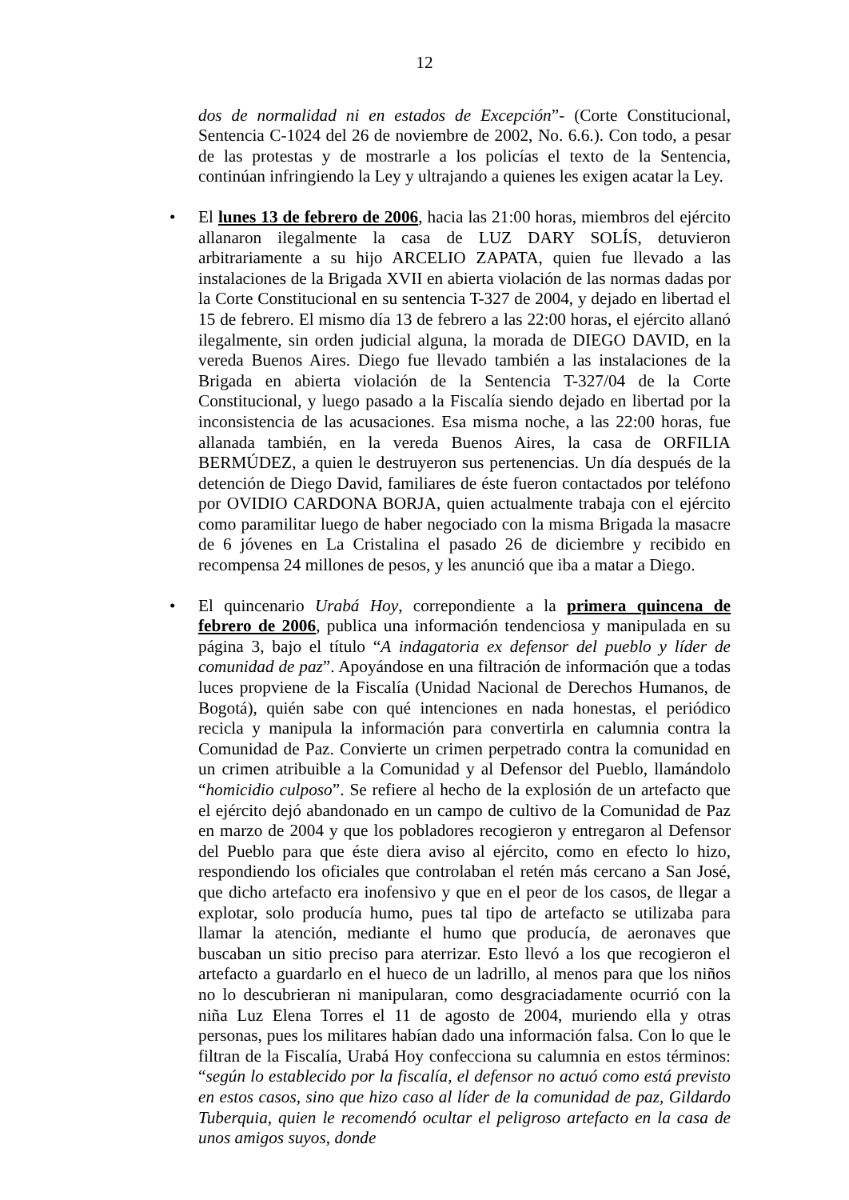12
dos de normalidad ni en estados de Excepción”- (Corte Constitucional, Sentencia C-1024 del 26 de noviembre de 2002, No. 6.6.). Con todo, a pesar de las protestas y de mostrarle a los policías el texto de la Sentencia, continúan infringiendo la Ley y ultrajando a quienes les exigen acatar la Ley.
• El lunes 13 de febrero de 2006, hacia las 21:00 horas, miembros del ejército allanaron ilegalmente la casa de LUZ DARY SOLÍS, detuvieron arbitrariamente a su hijo ARCELIO ZAPATA, quien fue llevado a las instalaciones de la Brigada XVII en abierta violación de las normas dadas por la Corte Constitucional en su sentencia T-327 de 2004, y dejado en libertad el 15 de febrero. El mismo día 13 de febrero a las 22:00 horas, el ejército allanó ilegalmente, sin orden judicial alguna, la morada de DIEGO DAVID, en la vereda Buenos Aires. Diego fue llevado también a las instalaciones de la Brigada en abierta violación de la Sentencia T-327/04 de la Corte Constitucional, y luego pasado a la Fiscalía siendo dejado en libertad por la inconsistencia de las acusaciones. Esa misma noche, a las 22:00 horas, fue allanada también, en la vereda Buenos Aires, la casa de ORFILIA BERMÚDEZ, a quien le destruyeron sus pertenencias. Un día después de la detención de Diego David, familiares de éste fueron contactados por teléfono por OVIDIO CARDONA BORJA, quien actualmente trabaja con el ejército como paramilitar luego de haber negociado con la misma Brigada la masacre de 6 jóvenes en La Cristalina el pasado 26 de diciembre y recibido en recompensa 24 millones de pesos, y les anunció que iba a matar a Diego.
• El quincenario Urabá Hoy, correpondiente a la primera quincena de febrero de 2006, publica una información tendenciosa y manipulada en su página 3, bajo el título “A indagatoria ex defensor del pueblo y líder de comunidad de paz”. Apoyándose en una filtración de información que a todas luces propviene de la Fiscalía (Unidad Nacional de Derechos Humanos, de Bogotá), quién sabe con qué intenciones en nada honestas, el periódico recicla y manipula la información para convertirla en calumnia contra la Comunidad de Paz. Convierte un crimen perpetrado contra la comunidad en un crimen atribuible a la Comunidad y al Defensor del Pueblo, llamándolo “homicidio culposo”. Se refiere al hecho de la explosión de un artefacto que el ejército dejó abandonado en un campo de cultivo de la Comunidad de Paz en marzo de 2004 y que los pobladores recogieron y entregaron al Defensor del Pueblo para que éste diera aviso al ejército, como en efecto lo hizo, respondiendo los oficiales que controlaban el retén más cercano a San José, que dicho artefacto era inofensivo y que en el peor de los casos, de llegar a explotar, solo producía humo, pues tal tipo de artefacto se utilizaba para llamar la atención, mediante el humo que producía, de aeronaves que buscaban un sitio preciso para aterrizar. Esto llevó a los que recogieron el artefacto a guardarlo en el hueco de un ladrillo, al menos para que los niños no lo descubrieran ni manipularan, como desgraciadamente ocurrió con la niña Luz Elena Torres el 11 de agosto de 2004, muriendo ella y otras personas, pues los militares habían dado una información falsa. Con lo que le filtran de la Fiscalía, Urabá Hoy confecciona su calumnia en estos términos: “según lo establecido por la fiscalía, el defensor no actuó como está previsto en estos casos, sino que hizo caso al líder de la comunidad de paz, Gildardo Tuberquia, quien le recomendó ocultar el peligroso artefacto en la casa de unos amigos suyos, donde